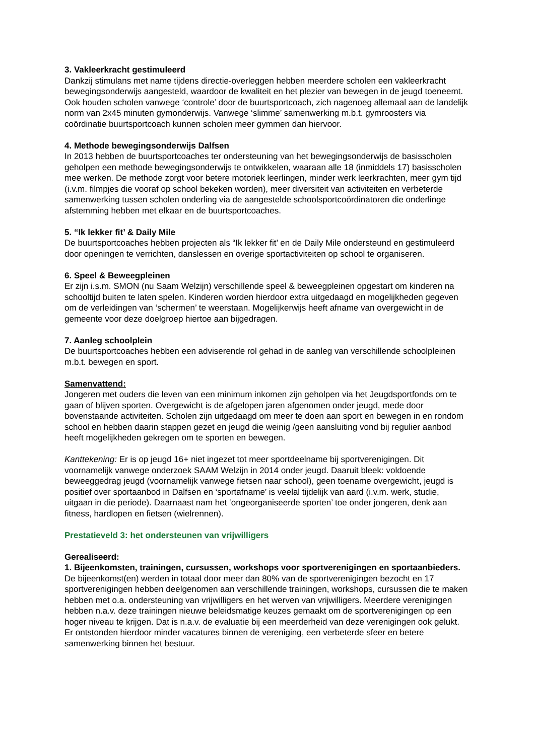3. Vakleerkracht gestimuleerd
Dankzij stimulans met name tijdens directie-overleggen hebben meerdere scholen een vakleerkracht bewegingsonderwijs aangesteld, waardoor de kwaliteit en het plezier van bewegen in de jeugd toeneemt. Ook houden scholen vanwege ‘controle’ door de buurtsportcoach, zich nagenoeg allemaal aan de landelijk norm van 2x45 minuten gymonderwijs. Vanwege ‘slimme’ samenwerking m.b.t. gymroosters via coördinatie buurtsportcoach kunnen scholen meer gymmen dan hiervoor.
4. Methode bewegingsonderwijs Dalfsen
In 2013 hebben de buurtsportcoaches ter ondersteuning van het bewegingsonderwijs de basisscholen geholpen een methode bewegingsonderwijs te ontwikkelen, waaraan alle 18 (inmiddels 17) basisscholen mee werken. De methode zorgt voor betere motoriek leerlingen, minder werk leerkrachten, meer gym tijd (i.v.m. filmpjes die vooraf op school bekeken worden), meer diversiteit van activiteiten en verbeterde samenwerking tussen scholen onderling via de aangestelde schoolsportcoördinatoren die onderlinge afstemming hebben met elkaar en de buurtsportcoaches.
5. “Ik lekker fit’ & Daily Mile
De buurtsportcoaches hebben projecten als “Ik lekker fit’ en de Daily Mile ondersteund en gestimuleerd door openingen te verrichten, danslessen en overige sportactiviteiten op school te organiseren.
6. Speel & Beweegpleinen
Er zijn i.s.m. SMON (nu Saam Welzijn) verschillende speel & beweegpleinen opgestart om kinderen na schooltijd buiten te laten spelen. Kinderen worden hierdoor extra uitgedaagd en mogelijkheden gegeven om de verleidingen van ‘schermen’ te weerstaan. Mogelijkerwijs heeft afname van overgewicht in de gemeente voor deze doelgroep hiertoe aan bijgedragen.
7. Aanleg schoolplein
De buurtsportcoaches hebben een adviserende rol gehad in de aanleg van verschillende schoolpleinen m.b.t. bewegen en sport.
Samenvattend:
Jongeren met ouders die leven van een minimum inkomen zijn geholpen via het Jeugdsportfonds om te gaan of blijven sporten. Overgewicht is de afgelopen jaren afgenomen onder jeugd, mede door bovenstaande activiteiten. Scholen zijn uitgedaagd om meer te doen aan sport en bewegen in en rondom school en hebben daarin stappen gezet en jeugd die weinig /geen aansluiting vond bij regulier aanbod heeft mogelijkheden gekregen om te sporten en bewegen.
Kanttekening: Er is op jeugd 16+ niet ingezet tot meer sportdeelname bij sportverenigingen. Dit voornamelijk vanwege onderzoek SAAM Welzijn in 2014 onder jeugd. Daaruit bleek: voldoende beweeggedrag jeugd (voornamelijk vanwege fietsen naar school), geen toename overgewicht, jeugd is positief over sportaanbod in Dalfsen en ‘sportafname’ is veelal tijdelijk van aard (i.v.m. werk, studie, uitgaan in die periode). Daarnaast nam het ‘ongeorganiseerde sporten’ toe onder jongeren, denk aan fitness, hardlopen en fietsen (wielrennen).
Prestatieveld 3: het ondersteunen van vrijwilligers
Gerealiseerd:
1. Bijeenkomsten, trainingen, cursussen, workshops voor sportverenigingen en sportaanbieders.
De bijeenkomst(en) werden in totaal door meer dan 80% van de sportverenigingen bezocht en 17 sportverenigingen hebben deelgenomen aan verschillende trainingen, workshops, cursussen die te maken hebben met o.a. ondersteuning van vrijwilligers en het werven van vrijwilligers. Meerdere verenigingen hebben n.a.v. deze trainingen nieuwe beleidsmatige keuzes gemaakt om de sportverenigingen op een hoger niveau te krijgen. Dat is n.a.v. de evaluatie bij een meerderheid van deze verenigingen ook gelukt. Er ontstonden hierdoor minder vacatures binnen de vereniging, een verbeterde sfeer en betere samenwerking binnen het bestuur.